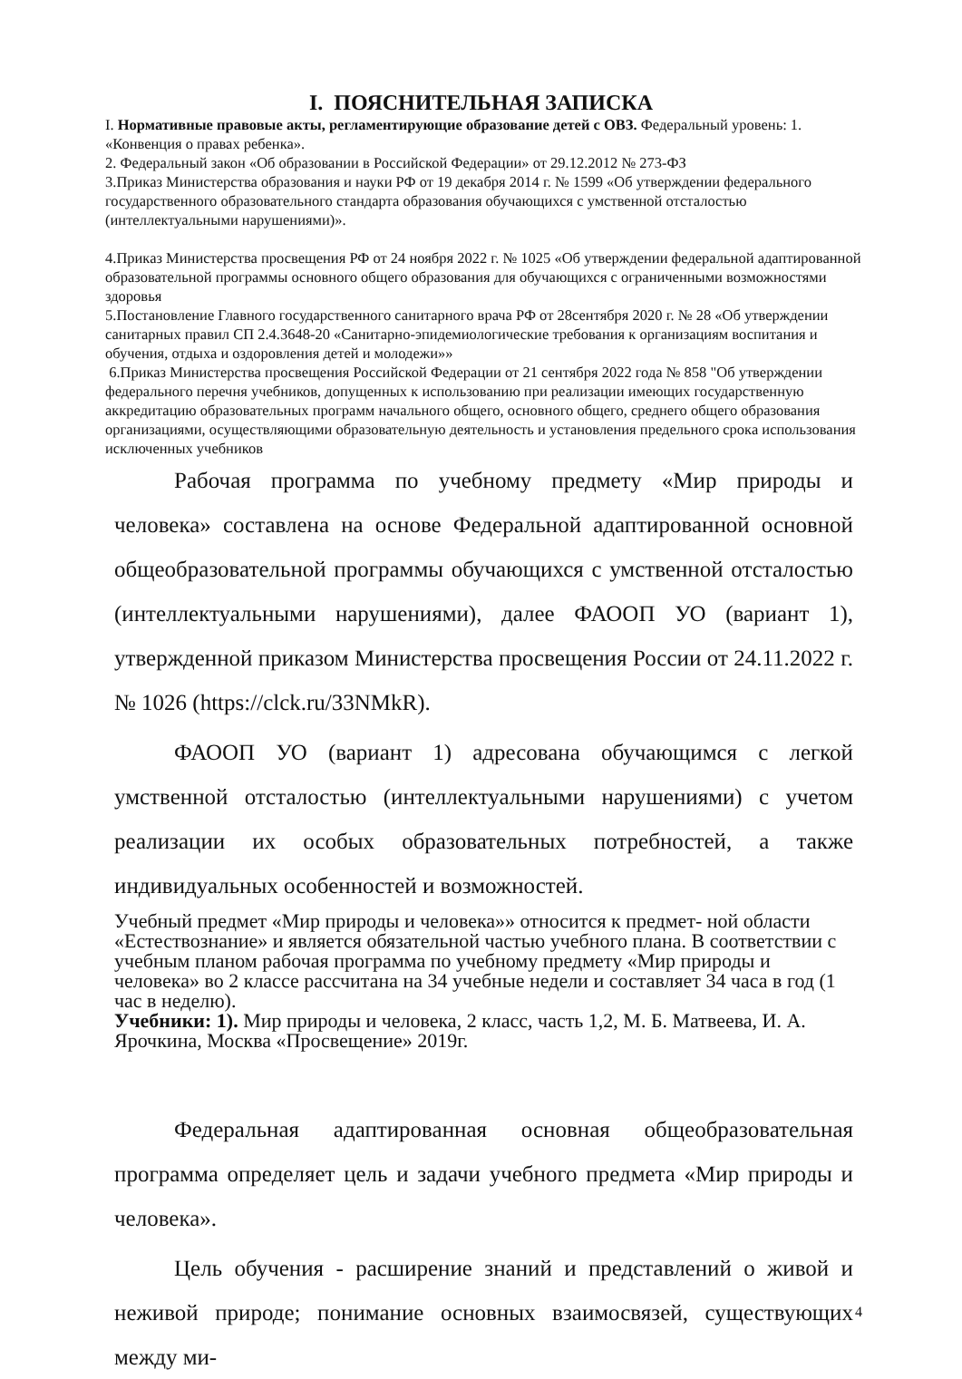I. ПОЯСНИТЕЛЬНАЯ ЗАПИСКА
I. Нормативные правовые акты, регламентирующие образование детей с ОВЗ. Федеральный уровень: 1. «Конвенция о правах ребенка».
2. Федеральный закон «Об образовании в Российской Федерации» от 29.12.2012 № 273-ФЗ
3.Приказ Министерства образования и науки РФ от 19 декабря 2014 г. № 1599 «Об утверждении федерального государственного образовательного стандарта образования обучающихся с умственной отсталостью (интеллектуальными нарушениями)».
4.Приказ Министерства просвещения РФ от 24 ноября 2022 г. № 1025 «Об утверждении федеральной адаптированной образовательной программы основного общего образования для обучающихся с ограниченными возможностями здоровья
5.Постановление Главного государственного санитарного врача РФ от 28сентября 2020 г. № 28 «Об утверждении санитарных правил СП 2.4.3648-20 «Санитарно-эпидемиологические требования к организациям воспитания и обучения, отдыха и оздоровления детей и молодежи»»
6.Приказ Министерства просвещения Российской Федерации от 21 сентября 2022 года № 858 "Об утверждении федерального перечня учебников, допущенных к использованию при реализации имеющих государственную аккредитацию образовательных программ начального общего, основного общего, среднего общего образования организациями, осуществляющими образовательную деятельность и установления предельного срока использования исключенных учебников
Рабочая программа по учебному предмету «Мир природы и человека» составлена на основе Федеральной адаптированной основной общеобразовательной программы обучающихся с умственной отсталостью (интеллектуальными нарушениями), далее ФАООП УО (вариант 1), утвержденной приказом Министерства просвещения России от 24.11.2022 г. № 1026 (https://clck.ru/33NMkR).
ФАООП УО (вариант 1) адресована обучающимся с легкой умственной отсталостью (интеллектуальными нарушениями) с учетом реализации их особых образовательных потребностей, а также индивидуальных особенностей и возможностей.
Учебный предмет «Мир природы и человека»» относится к предмет- ной области «Естествознание» и является обязательной частью учебного плана. В соответствии с учебным планом рабочая программа по учебному предмету «Мир природы и человека» во 2 классе рассчитана на 34 учебные недели и составляет 34 часа в год (1 час в неделю).
Учебники: 1). Мир природы и человека, 2 класс, часть 1,2, М. Б. Матвеева, И. А. Ярочкина, Москва «Просвещение» 2019г.
Федеральная адаптированная основная общеобразовательная программа определяет цель и задачи учебного предмета «Мир природы и человека».
Цель обучения - расширение знаний и представлений о живой и неживой природе; понимание основных взаимосвязей, существующих между ми-
4